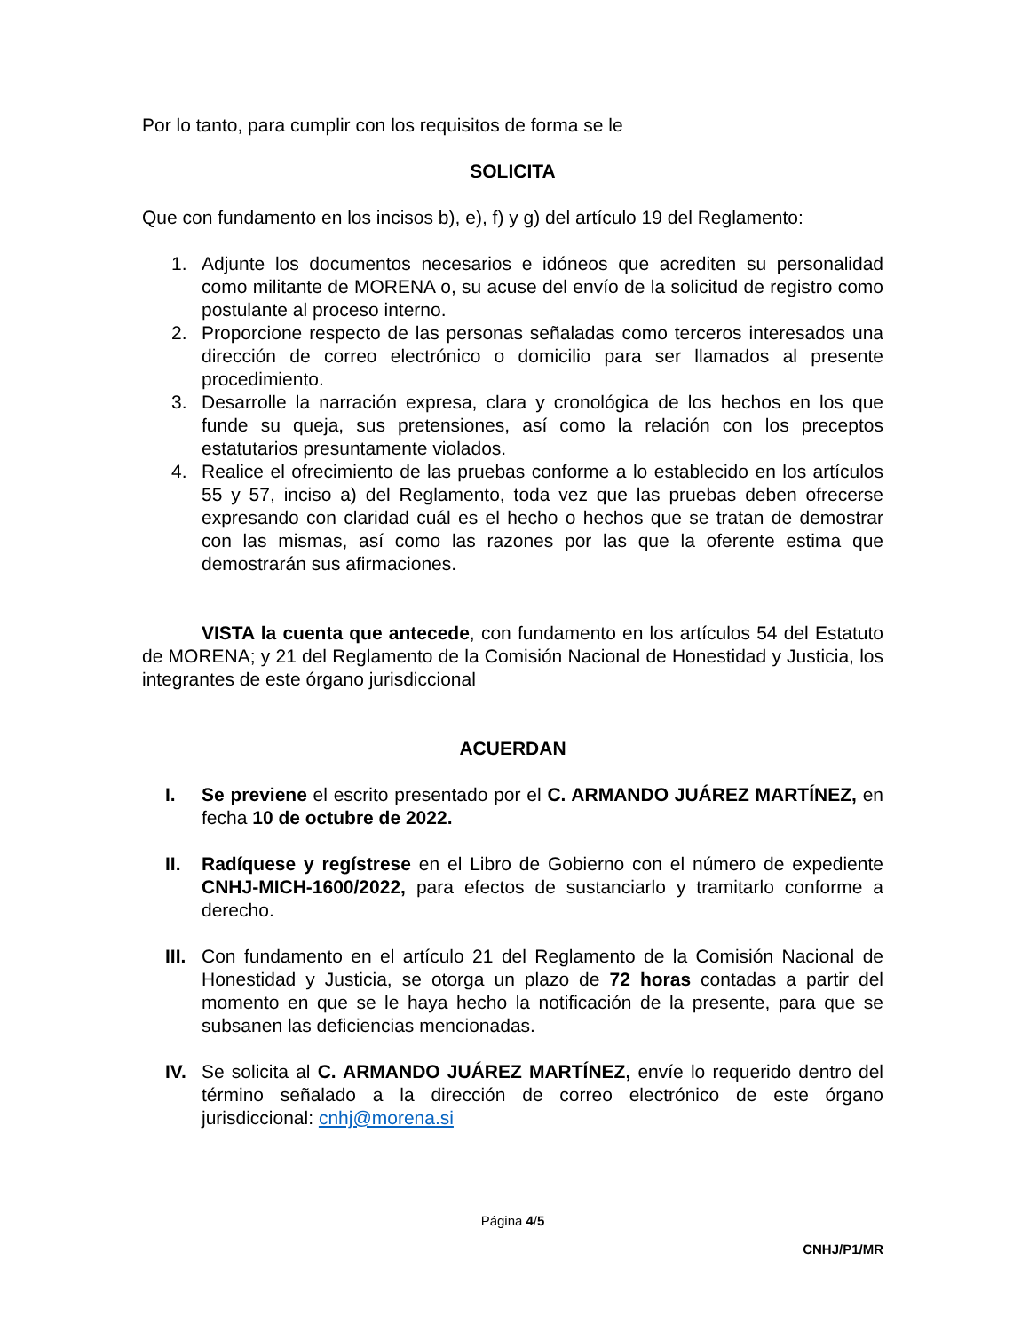Por lo tanto, para cumplir con los requisitos de forma se le
SOLICITA
Que con fundamento en los incisos b), e), f) y g) del artículo 19 del Reglamento:
1. Adjunte los documentos necesarios e idóneos que acrediten su personalidad como militante de MORENA o, su acuse del envío de la solicitud de registro como postulante al proceso interno.
2. Proporcione respecto de las personas señaladas como terceros interesados una dirección de correo electrónico o domicilio para ser llamados al presente procedimiento.
3. Desarrolle la narración expresa, clara y cronológica de los hechos en los que funde su queja, sus pretensiones, así como la relación con los preceptos estatutarios presuntamente violados.
4. Realice el ofrecimiento de las pruebas conforme a lo establecido en los artículos 55 y 57, inciso a) del Reglamento, toda vez que las pruebas deben ofrecerse expresando con claridad cuál es el hecho o hechos que se tratan de demostrar con las mismas, así como las razones por las que la oferente estima que demostrarán sus afirmaciones.
VISTA la cuenta que antecede, con fundamento en los artículos 54 del Estatuto de MORENA; y 21 del Reglamento de la Comisión Nacional de Honestidad y Justicia, los integrantes de este órgano jurisdiccional
ACUERDAN
I. Se previene el escrito presentado por el C. ARMANDO JUÁREZ MARTÍNEZ, en fecha 10 de octubre de 2022.
II. Radíquese y regístrese en el Libro de Gobierno con el número de expediente CNHJ-MICH-1600/2022, para efectos de sustanciarlo y tramitarlo conforme a derecho.
III. Con fundamento en el artículo 21 del Reglamento de la Comisión Nacional de Honestidad y Justicia, se otorga un plazo de 72 horas contadas a partir del momento en que se le haya hecho la notificación de la presente, para que se subsanen las deficiencias mencionadas.
IV. Se solicita al C. ARMANDO JUÁREZ MARTÍNEZ, envíe lo requerido dentro del término señalado a la dirección de correo electrónico de este órgano jurisdiccional: cnhj@morena.si
Página 4/5
CNHJ/P1/MR